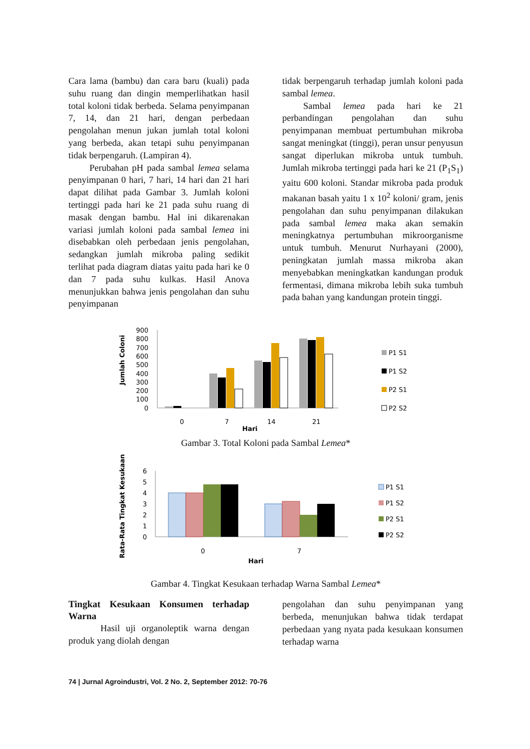Cara lama (bambu) dan cara baru (kuali) pada suhu ruang dan dingin memperlihatkan hasil total koloni tidak berbeda. Selama penyimpanan 7, 14, dan 21 hari, dengan perbedaan pengolahan menun jukan jumlah total koloni yang berbeda, akan tetapi suhu penyimpanan tidak berpengaruh. (Lampiran 4).
Perubahan pH pada sambal lemea selama penyimpanan 0 hari, 7 hari, 14 hari dan 21 hari dapat dilihat pada Gambar 3. Jumlah koloni tertinggi pada hari ke 21 pada suhu ruang di masak dengan bambu. Hal ini dikarenakan variasi jumlah koloni pada sambal lemea ini disebabkan oleh perbedaan jenis pengolahan, sedangkan jumlah mikroba paling sedikit terlihat pada diagram diatas yaitu pada hari ke 0 dan 7 pada suhu kulkas. Hasil Anova menunjukkan bahwa jenis pengolahan dan suhu penyimpanan
tidak berpengaruh terhadap jumlah koloni pada sambal lemea.
Sambal lemea pada hari ke 21 perbandingan pengolahan dan suhu penyimpanan membuat pertumbuhan mikroba sangat meningkat (tinggi), peran unsur penyusun sangat diperlukan mikroba untuk tumbuh. Jumlah mikroba tertinggi pada hari ke 21 (P<sub>1</sub>S<sub>1</sub>) yaitu 600 koloni. Standar mikroba pada produk makanan basah yaitu 1 x 10<sup>2</sup> koloni/ gram, jenis pengolahan dan suhu penyimpanan dilakukan pada sambal lemea maka akan semakin meningkatnya pertumbuhan mikroorganisme untuk tumbuh. Menurut Nurhayani (2000), peningkatan jumlah massa mikroba akan menyebabkan meningkatkan kandungan produk fermentasi, dimana mikroba lebih suka tumbuh pada bahan yang kandungan protein tinggi.
Jumlah Coloni
900
800
700
600
500
400
300
200
100
0
0
7
14
21
Hari
P1 S1
P1 S2
P2 S1
P2 S2
Gambar 3. Total Koloni pada Sambal Lemea*
Rata-Rata Tingkat Kesukaan
6
5
4
3
2
1
0
0
7
Hari
P1 S1
P1 S2
P2 S1
P2 S2
Gambar 4. Tingkat Kesukaan terhadap Warna Sambal Lemea*
Tingkat Kesukaan Konsumen terhadap Warna
Hasil uji organoleptik warna dengan produk yang diolah dengan
pengolahan dan suhu penyimpanan yang berbeda, menunjukan bahwa tidak terdapat perbedaan yang nyata pada kesukaan konsumen terhadap warna
74 | Jurnal Agroindustri, Vol. 2 No. 2, September 2012: 70-76